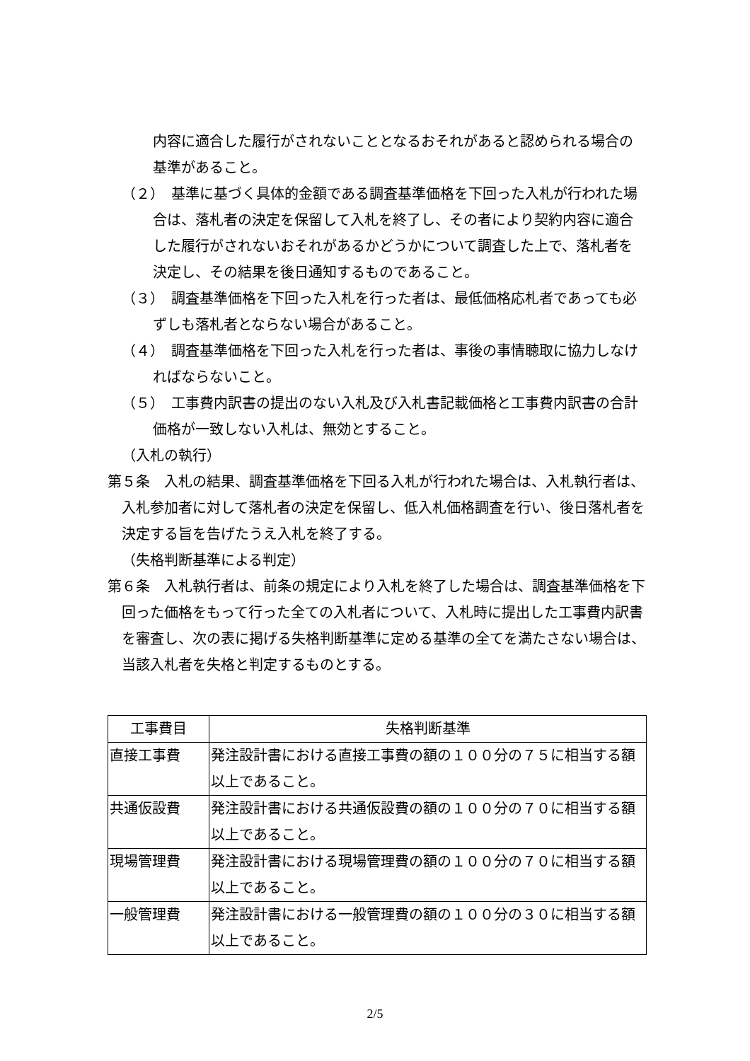内容に適合した履行がされないこととなるおそれがあると認められる場合の基準があること。
（２）　基準に基づく具体的金額である調査基準価格を下回った入札が行われた場合は、落札者の決定を保留して入札を終了し、その者により契約内容に適合した履行がされないおそれがあるかどうかについて調査した上で、落札者を決定し、その結果を後日通知するものであること。
（３）　調査基準価格を下回った入札を行った者は、最低価格応札者であっても必ずしも落札者とならない場合があること。
（４）　調査基準価格を下回った入札を行った者は、事後の事情聴取に協力しなければならないこと。
（５）　工事費内訳書の提出のない入札及び入札書記載価格と工事費内訳書の合計価格が一致しない入札は、無効とすること。
（入札の執行）
第５条　入札の結果、調査基準価格を下回る入札が行われた場合は、入札執行者は、入札参加者に対して落札者の決定を保留し、低入札価格調査を行い、後日落札者を決定する旨を告げたうえ入札を終了する。
（失格判断基準による判定）
第６条　入札執行者は、前条の規定により入札を終了した場合は、調査基準価格を下回った価格をもって行った全ての入札者について、入札時に提出した工事費内訳書を審査し、次の表に掲げる失格判断基準に定める基準の全てを満たさない場合は、当該入札者を失格と判定するものとする。
| 工事費目 | 失格判断基準 |
| --- | --- |
| 直接工事費 | 発注設計書における直接工事費の額の１００分の７５に相当する額以上であること。 |
| 共通仮設費 | 発注設計書における共通仮設費の額の１００分の７０に相当する額以上であること。 |
| 現場管理費 | 発注設計書における現場管理費の額の１００分の７０に相当する額以上であること。 |
| 一般管理費 | 発注設計書における一般管理費の額の１００分の３０に相当する額以上であること。 |
2/5